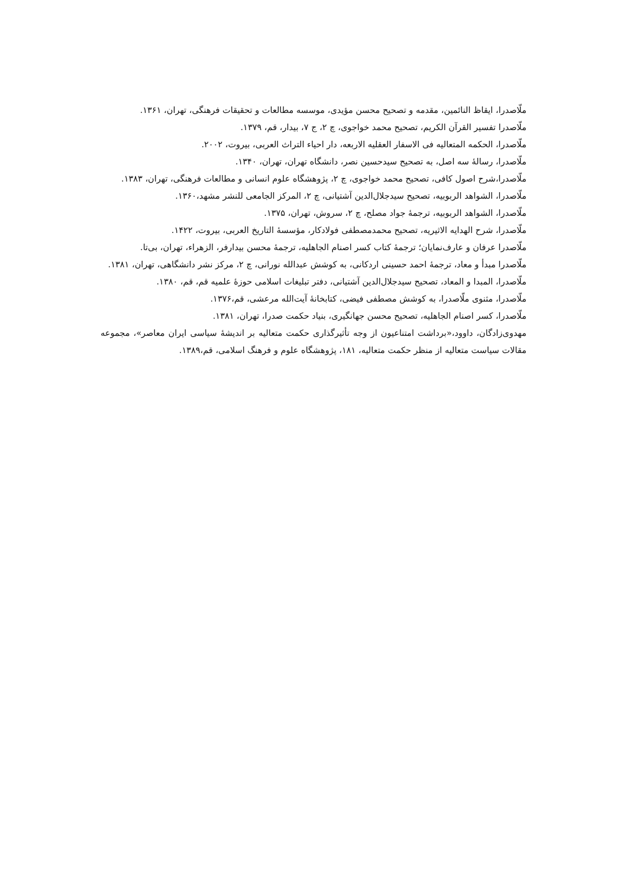ملّاصدرا، ایقاظ النائمین، مقدمه و تصحیح محسن مؤیدی، موسسه مطالعات و تحقیقات فرهنگی، تهران، ۱۳۶۱.
ملّاصدرا تفسیر القرآن الکریم، تصحیح محمد خواجوی، چ ۲، ج ۷، بیدار، قم، ۱۳۷۹.
ملّاصدرا، الحکمه المتعالیه فی الاسفار العقلیه الاربعه، دار احیاء التراث العربی، بیروت، ۲۰۰۲.
ملّاصدرا، رسالهٔ سه اصل، به تصحیح سیدحسین نصر، دانشگاه تهران، تهران، ۱۳۴۰.
ملّاصدرا،شرح اصول کافی، تصحیح محمد خواجوی، چ ۲، پژوهشگاه علوم انسانی و مطالعات فرهنگی، تهران، ۱۳۸۳.
ملّاصدرا، الشواهد الربوبیه، تصحیح سیدجلال‌الدین آشتیانی، چ ۲، المرکز الجامعی للنشر مشهد،۱۳۶۰.
ملّاصدرا، الشواهد الربوبیه، ترجمهٔ جواد مصلح، چ ۲، سروش، تهران، ۱۳۷۵.
ملّاصدرا، شرح الهدایه الاثیریه، تصحیح محمدمصطفی فولادکار، مؤسسهٔ التاریخ العربی، بیروت، ۱۴۲۲.
ملّاصدرا عرفان و عارف‌نمایان؛ ترجمهٔ کتاب کسر اصنام الجاهلیه، ترجمهٔ محسن بیدارفر، الزهراء، تهران، بی‌تا.
ملّاصدرا مبدأ و معاد، ترجمهٔ احمد حسینی اردکانی، به کوشش عبدالله نورانی، چ ۲، مرکز نشر دانشگاهی، تهران، ۱۳۸۱.
ملّاصدرا، المبدا و المعاد، تصحیح سیدجلال‌الدین آشتیانی، دفتر تبلیغات اسلامی حوزهٔ علمیه قم، قم، ۱۳۸۰.
ملّاصدرا، مثنوی ملّاصدرا، به کوشش مصطفی فیضی، کتابخانهٔ آیت‌الله مرعشی، قم،۱۳۷۶.
ملّاصدرا، کسر اصنام الجاهلیه، تصحیح محسن جهانگیری، بنیاد حکمت صدرا، تهران، ۱۳۸۱.
مهدوی‌زادگان، داوود،«برداشت امتناعیون از وجه تأثیرگذاری حکمت متعالیه بر اندیشهٔ سیاسی ایران معاصر»، مجموعه مقالات سیاست متعالیه از منظر حکمت متعالیه، ۱۸۱، پژوهشگاه علوم و فرهنگ اسلامی، قم،۱۳۸۹.